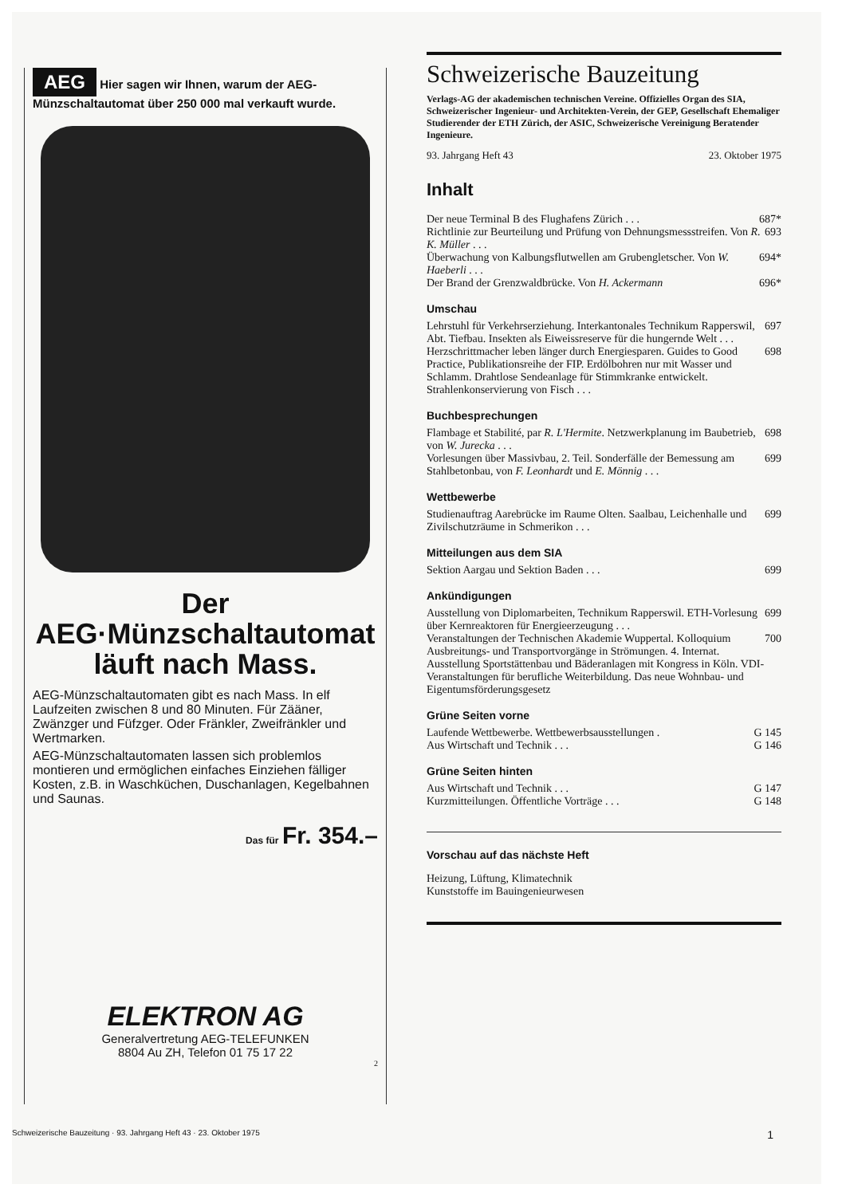AEG Hier sagen wir Ihnen, warum der AEG-Münzschaltautomat über 250 000 mal verkauft wurde.
Der
AEG·Münzschaltautomat
läuft nach Mass.
AEG-Münzschaltautomaten gibt es nach Mass. In elf Laufzeiten zwischen 8 und 80 Minuten. Für Zääner, Zwänzger und Füfzger. Oder Fränkler, Zweifränkler und Wertmarken.
AEG-Münzschaltautomaten lassen sich problemlos montieren und ermöglichen einfaches Einziehen fälliger Kosten, z.B. in Waschküchen, Duschanlagen, Kegelbahnen und Saunas.
Das für Fr. 354.–
ELEKTRON AG
Generalvertretung AEG-TELEFUNKEN
8804 Au ZH, Telefon 01 75 17 22
2
Schweizerische Bauzeitung
Verlags-AG der akademischen technischen Vereine. Offizielles Organ des SIA, Schweizerischer Ingenieur- und Architekten-Verein, der GEP, Gesellschaft Ehemaliger Studierender der ETH Zürich, der ASIC, Schweizerische Vereinigung Beratender Ingenieure.
93. Jahrgang Heft 43 23. Oktober 1975
Inhalt
Der neue Terminal B des Flughafens Zürich . . . 687*
Richtlinie zur Beurteilung und Prüfung von Dehnungsmessstreifen. Von R. K. Müller . . . 693
Überwachung von Kalbungsflutwellen am Gruben­gletscher. Von W. Haeberli . . . 694*
Der Brand der Grenzwaldbrücke. Von H. Ackermann 696*
Umschau
Lehrstuhl für Verkehrserziehung. Interkantonales Technikum Rapperswil, Abt. Tiefbau. Insekten als Eiweissreserve für die hungernde Welt . . . 697
Herzschrittmacher leben länger durch Energiesparen. Guides to Good Practice, Publikationsreihe der FIP. Erdölbohren nur mit Wasser und Schlamm. Drahtlose Sendeanlage für Stimmkranke entwickelt. Strahlenkonservierung von Fisch . . . 698
Buchbesprechungen
Flambage et Stabilité, par R. L'Hermite. Netzwerkplanung im Baubetrieb, von W. Jurecka . . . 698
Vorlesungen über Massivbau, 2. Teil. Sonderfälle der Bemessung am Stahlbetonbau, von F. Leonhardt und E. Mönnig . . . 699
Wettbewerbe
Studienauftrag Aarebrücke im Raume Olten. Saalbau, Leichenhalle und Zivilschutzräume in Schmerikon . . . 699
Mitteilungen aus dem SIA
Sektion Aargau und Sektion Baden . . . 699
Ankündigungen
Ausstellung von Diplomarbeiten, Technikum Rapperswil. ETH-Vorlesung über Kernreaktoren für Energieerzeugung . . . 699
Veranstaltungen der Technischen Akademie Wuppertal. Kolloquium Ausbreitungs- und Transportvorgänge in Strömungen. 4. Internat. Ausstellung Sportstättenbau und Bäderanlagen mit Kongress in Köln. VDI-Veranstaltungen für berufliche Weiterbildung. Das neue Wohnbau- und Eigentumsförderungsgesetz 700
Grüne Seiten vorne
Laufende Wettbewerbe. Wettbewerbsausstellungen . G 145
Aus Wirtschaft und Technik . . . G 146
Grüne Seiten hinten
Aus Wirtschaft und Technik . . . G 147
Kurzmitteilungen. Öffentliche Vorträge . . . G 148
Vorschau auf das nächste Heft
Heizung, Lüftung, Klimatechnik
Kunststoffe im Bauingenieurwesen
Schweizerische Bauzeitung · 93. Jahrgang Heft 43 · 23. Oktober 1975 1